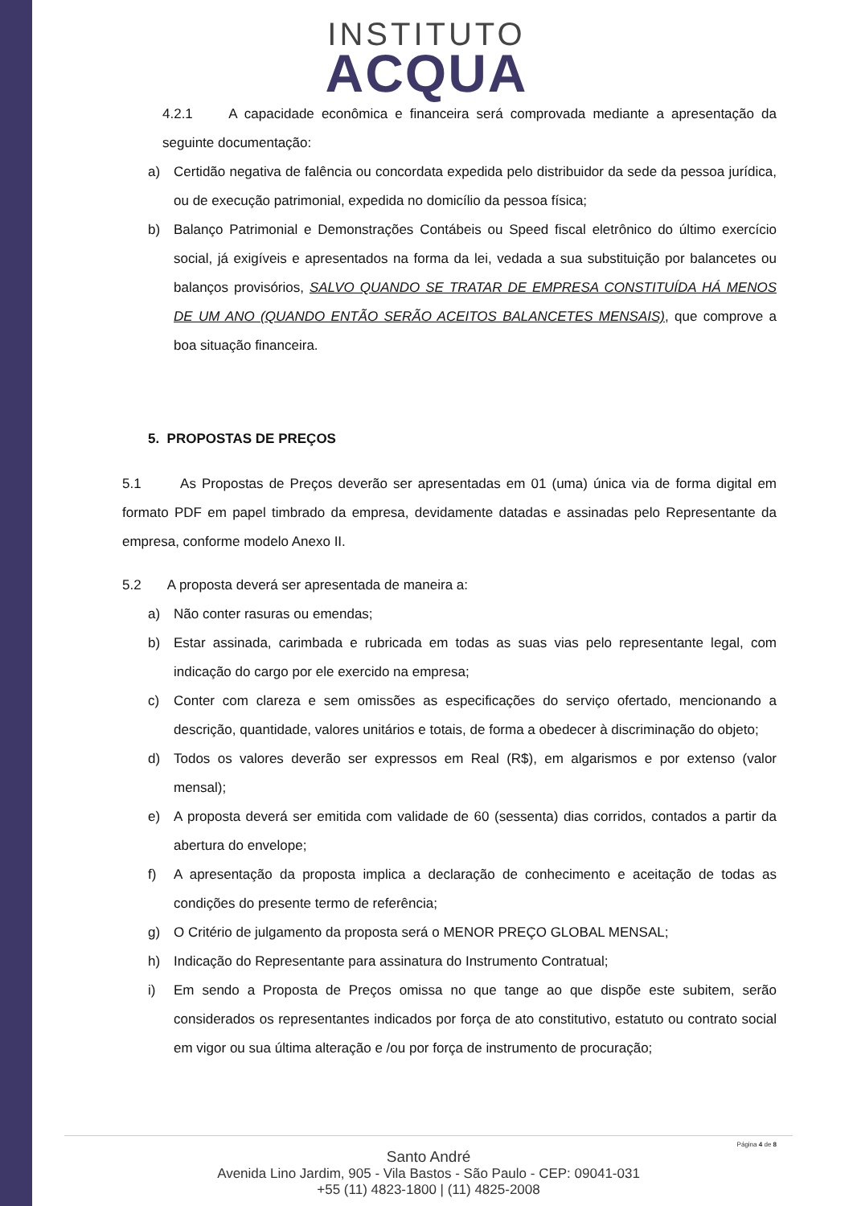INSTITUTO
ACQUA
4.2.1 A capacidade econômica e financeira será comprovada mediante a apresentação da seguinte documentação:
a) Certidão negativa de falência ou concordata expedida pelo distribuidor da sede da pessoa jurídica, ou de execução patrimonial, expedida no domicílio da pessoa física;
b) Balanço Patrimonial e Demonstrações Contábeis ou Speed fiscal eletrônico do último exercício social, já exigíveis e apresentados na forma da lei, vedada a sua substituição por balancetes ou balanços provisórios, SALVO QUANDO SE TRATAR DE EMPRESA CONSTITUÍDA HÁ MENOS DE UM ANO (QUANDO ENTÃO SERÃO ACEITOS BALANCETES MENSAIS), que comprove a boa situação financeira.
5. PROPOSTAS DE PREÇOS
5.1 As Propostas de Preços deverão ser apresentadas em 01 (uma) única via de forma digital em formato PDF em papel timbrado da empresa, devidamente datadas e assinadas pelo Representante da empresa, conforme modelo Anexo II.
5.2 A proposta deverá ser apresentada de maneira a:
a) Não conter rasuras ou emendas;
b) Estar assinada, carimbada e rubricada em todas as suas vias pelo representante legal, com indicação do cargo por ele exercido na empresa;
c) Conter com clareza e sem omissões as especificações do serviço ofertado, mencionando a descrição, quantidade, valores unitários e totais, de forma a obedecer à discriminação do objeto;
d) Todos os valores deverão ser expressos em Real (R$), em algarismos e por extenso (valor mensal);
e) A proposta deverá ser emitida com validade de 60 (sessenta) dias corridos, contados a partir da abertura do envelope;
f) A apresentação da proposta implica a declaração de conhecimento e aceitação de todas as condições do presente termo de referência;
g) O Critério de julgamento da proposta será o MENOR PREÇO GLOBAL MENSAL;
h) Indicação do Representante para assinatura do Instrumento Contratual;
i) Em sendo a Proposta de Preços omissa no que tange ao que dispõe este subitem, serão considerados os representantes indicados por força de ato constitutivo, estatuto ou contrato social em vigor ou sua última alteração e /ou por força de instrumento de procuração;
Página 4 de 8
Santo André
Avenida Lino Jardim, 905 - Vila Bastos - São Paulo - CEP: 09041-031
+55 (11) 4823-1800 | (11) 4825-2008